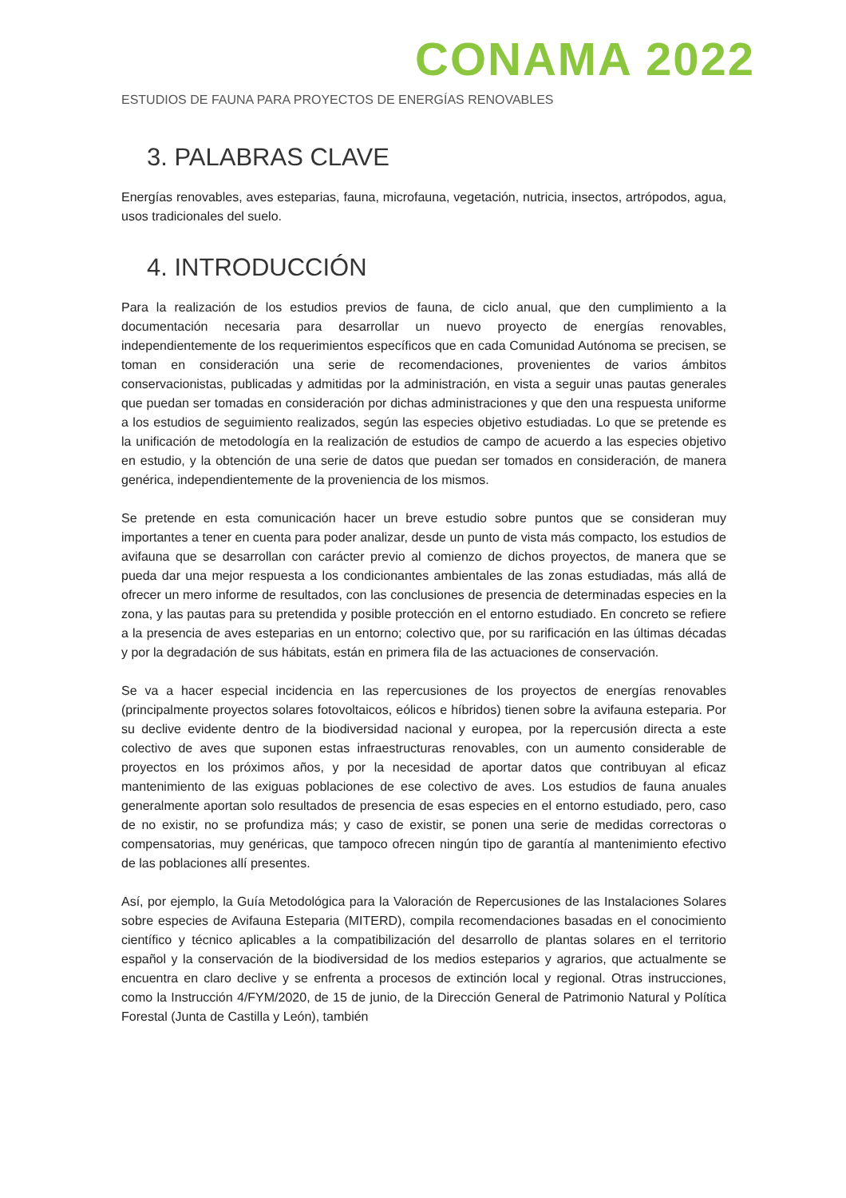CONAMA 2022
ESTUDIOS DE FAUNA PARA PROYECTOS DE ENERGÍAS RENOVABLES
3. PALABRAS CLAVE
Energías renovables, aves esteparias, fauna, microfauna, vegetación, nutricia, insectos, artrópodos, agua, usos tradicionales del suelo.
4. INTRODUCCIÓN
Para la realización de los estudios previos de fauna, de ciclo anual, que den cumplimiento a la documentación necesaria para desarrollar un nuevo proyecto de energías renovables, independientemente de los requerimientos específicos que en cada Comunidad Autónoma se precisen, se toman en consideración una serie de recomendaciones, provenientes de varios ámbitos conservacionistas, publicadas y admitidas por la administración, en vista a seguir unas pautas generales que puedan ser tomadas en consideración por dichas administraciones y que den una respuesta uniforme a los estudios de seguimiento realizados, según las especies objetivo estudiadas. Lo que se pretende es la unificación de metodología en la realización de estudios de campo de acuerdo a las especies objetivo en estudio, y la obtención de una serie de datos que puedan ser tomados en consideración, de manera genérica, independientemente de la proveniencia de los mismos.
Se pretende en esta comunicación hacer un breve estudio sobre puntos que se consideran muy importantes a tener en cuenta para poder analizar, desde un punto de vista más compacto, los estudios de avifauna que se desarrollan con carácter previo al comienzo de dichos proyectos, de manera que se pueda dar una mejor respuesta a los condicionantes ambientales de las zonas estudiadas, más allá de ofrecer un mero informe de resultados, con las conclusiones de presencia de determinadas especies en la zona, y las pautas para su pretendida y posible protección en el entorno estudiado. En concreto se refiere a la presencia de aves esteparias en un entorno; colectivo que, por su rarificación en las últimas décadas y por la degradación de sus hábitats, están en primera fila de las actuaciones de conservación.
Se va a hacer especial incidencia en las repercusiones de los proyectos de energías renovables (principalmente proyectos solares fotovoltaicos, eólicos e híbridos) tienen sobre la avifauna esteparia. Por su declive evidente dentro de la biodiversidad nacional y europea, por la repercusión directa a este colectivo de aves que suponen estas infraestructuras renovables, con un aumento considerable de proyectos en los próximos años, y por la necesidad de aportar datos que contribuyan al eficaz mantenimiento de las exiguas poblaciones de ese colectivo de aves. Los estudios de fauna anuales generalmente aportan solo resultados de presencia de esas especies en el entorno estudiado, pero, caso de no existir, no se profundiza más; y caso de existir, se ponen una serie de medidas correctoras o compensatorias, muy genéricas, que tampoco ofrecen ningún tipo de garantía al mantenimiento efectivo de las poblaciones allí presentes.
Así, por ejemplo, la Guía Metodológica para la Valoración de Repercusiones de las Instalaciones Solares sobre especies de Avifauna Esteparia (MITERD), compila recomendaciones basadas en el conocimiento científico y técnico aplicables a la compatibilización del desarrollo de plantas solares en el territorio español y la conservación de la biodiversidad de los medios esteparios y agrarios, que actualmente se encuentra en claro declive y se enfrenta a procesos de extinción local y regional. Otras instrucciones, como la Instrucción 4/FYM/2020, de 15 de junio, de la Dirección General de Patrimonio Natural y Política Forestal (Junta de Castilla y León), también